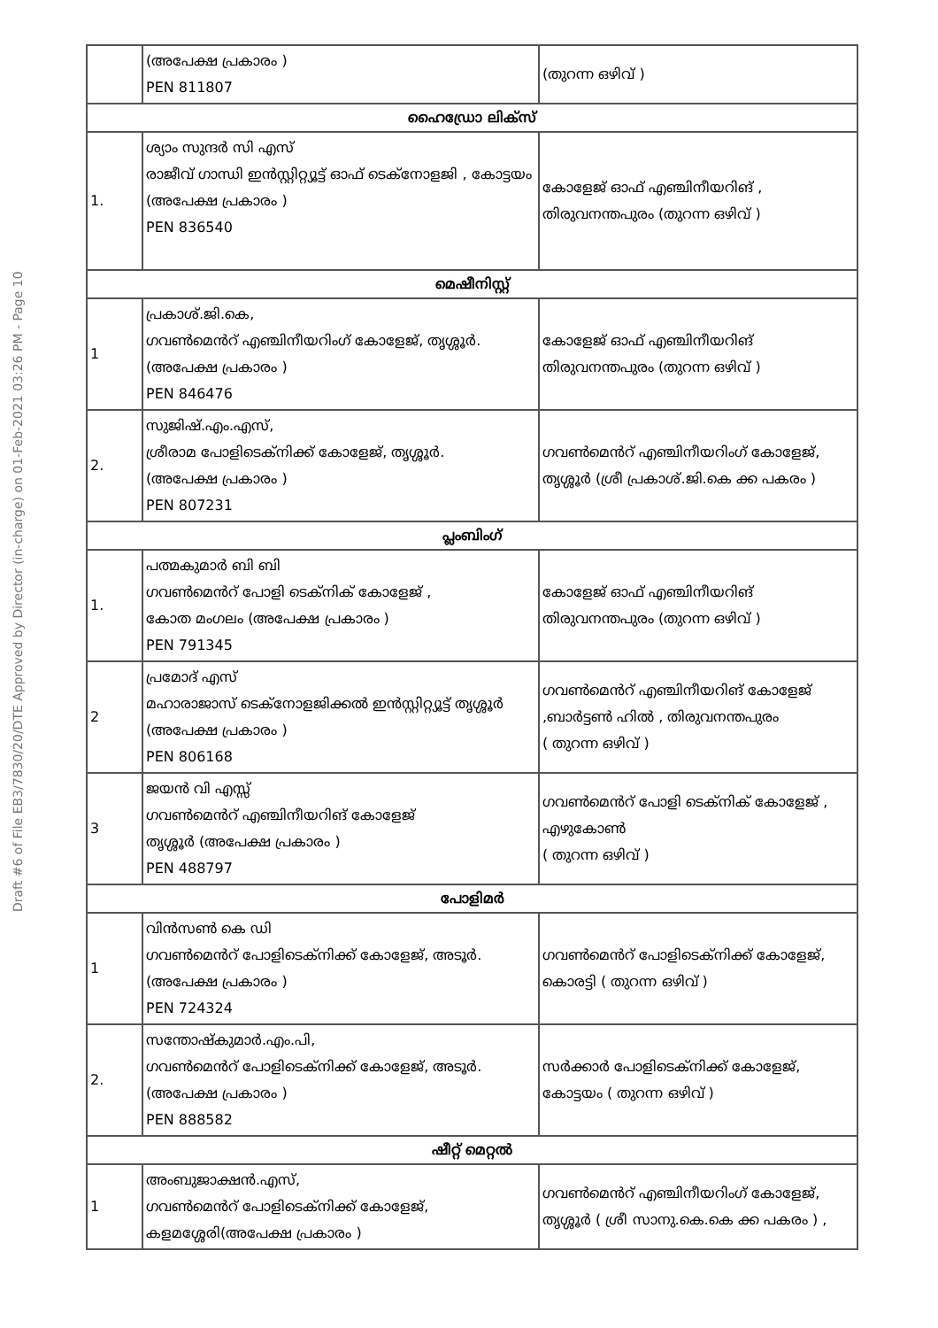Draft #6 of File EB3/7830/20/DTE Approved by Director (in-charge) on 01-Feb-2021 03:26 PM - Page 10
| | (അപേക്ഷ പ്രകാരം ) PEN 811807 | (തുറന്ന ഒഴിവ് ) |
| ഹൈഡ്രോ ലിക്സ് | | |
| 1. | ശ്യാം സുന്ദർ സി എസ് രാജീവ് ഗാന്ധി ഇൻസ്റ്റിറ്റ്യൂട്ട് ഓഫ് ടെക്നോളജി , കോട്ടയം (അപേക്ഷ പ്രകാരം ) PEN 836540 | കോളേജ് ഓഫ് എഞ്ചിനീയറിങ് , തിരുവനന്തപുരം (തുറന്ന ഒഴിവ് ) |
| മെഷീനിസ്റ്റ് | | |
| 1 | പ്രകാശ്.ജി.കെ, ഗവൺമെൻറ് എഞ്ചിനീയറിംഗ് കോളേജ്, തൃശ്ശൂർ.(അപേക്ഷ പ്രകാരം ) PEN 846476 | കോളേജ് ഓഫ് എഞ്ചിനീയറിങ് തിരുവനന്തപുരം (തുറന്ന ഒഴിവ് ) |
| 2. | സുജിഷ്.എം.എസ്, ശ്രീരാമ പോളിടെക്നിക്ക് കോളേജ്, തൃശ്ശൂർ. (അപേക്ഷ പ്രകാരം ) PEN 807231 | ഗവൺമെൻറ് എഞ്ചിനീയറിംഗ് കോളേജ്, തൃശ്ശൂർ (ശ്രീ പ്രകാശ്.ജി.കെ ക്ക പകരം ) |
| പ്ലംബിംഗ് | | |
| 1. | പത്മകുമാർ ബി ബി ഗവൺമെൻറ് പോളി ടെക്നിക് കോളേജ് , കോത മംഗലം (അപേക്ഷ പ്രകാരം ) PEN 791345 | കോളേജ് ഓഫ് എഞ്ചിനീയറിങ് തിരുവനന്തപുരം (തുറന്ന ഒഴിവ് ) |
| 2 | പ്രമോദ് എസ് മഹാരാജാസ് ടെക്നോളജിക്കൽ ഇൻസ്റ്റിറ്റ്യൂട്ട് തൃശ്ശൂർ (അപേക്ഷ പ്രകാരം ) PEN 806168 | ഗവൺമെൻറ് എഞ്ചിനീയറിങ് കോളേജ് ,ബാർട്ടൺ ഹിൽ , തിരുവനന്തപുരം ( തുറന്ന ഒഴിവ് ) |
| 3 | ജയൻ വി എസ്സ് ഗവൺമെൻറ് എഞ്ചിനീയറിങ് കോളേജ് തൃശ്ശൂർ (അപേക്ഷ പ്രകാരം ) PEN 488797 | ഗവൺമെൻറ് പോളി ടെക്നിക് കോളേജ് , എഴുകോൺ ( തുറന്ന ഒഴിവ് ) |
| പോളിമർ | | |
| 1 | വിൻസൺ കെ ഡി ഗവൺമെൻറ് പോളിടെക്നിക്ക് കോളേജ്, അടൂർ.(അപേക്ഷ പ്രകാരം ) PEN 724324 | ഗവൺമെൻറ് പോളിടെക്നിക്ക് കോളേജ്, കൊരട്ടി ( തുറന്ന ഒഴിവ് ) |
| 2. | സന്തോഷ്കുമാർ.എം.പി, ഗവൺമെൻറ് പോളിടെക്നിക്ക് കോളേജ്, അടൂർ.(അപേക്ഷ പ്രകാരം ) PEN 888582 | സർക്കാർ പോളിടെക്നിക്ക് കോളേജ്, കോട്ടയം ( തുറന്ന ഒഴിവ് ) |
| ഷീറ്റ് മെറ്റൽ | | |
| 1 | അംബുജാക്ഷൻ.എസ്, ഗവൺമെൻറ് പോളിടെക്നിക്ക് കോളേജ്, കളമശ്ശേരി(അപേക്ഷ പ്രകാരം ) | ഗവൺമെൻറ് എഞ്ചിനീയറിംഗ് കോളേജ്, തൃശ്ശൂർ ( ശ്രീ സാനു.കെ.കെ ക്ക പകരം ) , |